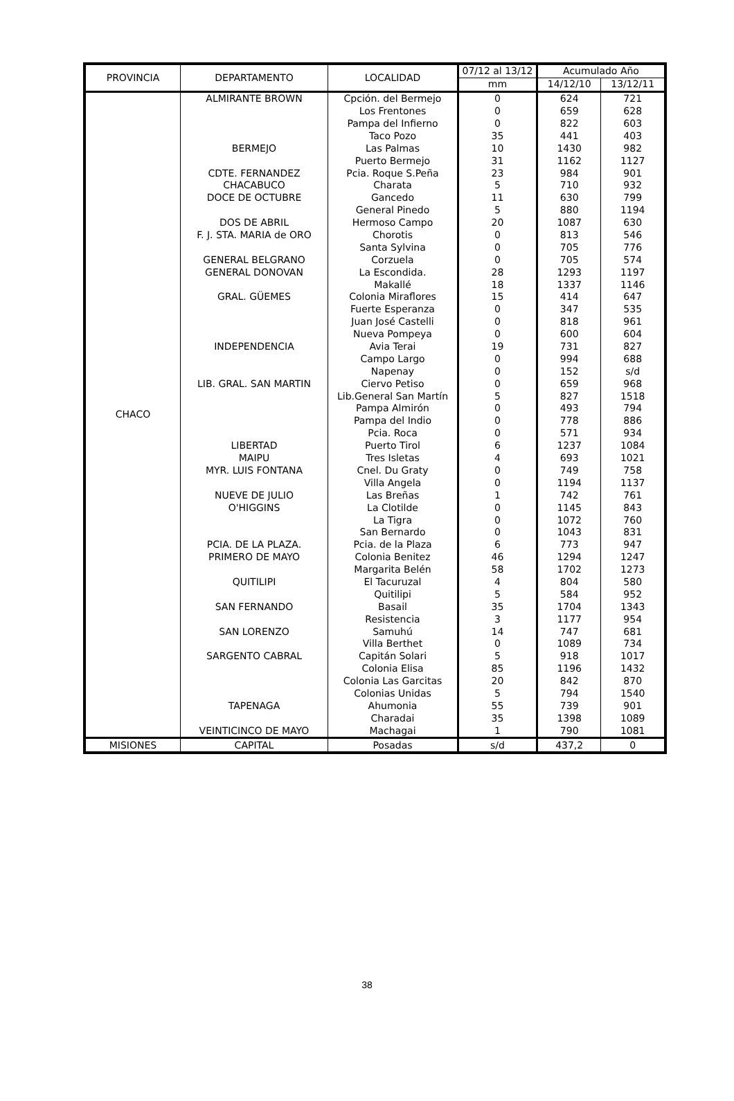| PROVINCIA | DEPARTAMENTO | LOCALIDAD | 07/12 al 13/12 | Acumulado Año | |
| --- | --- | --- | --- | --- | --- |
| | | | mm | 14/12/10 | 13/12/11 |
| CHACO | ALMIRANTE BROWN | Cpción. del Bermejo | 0 | 624 | 721 |
| | | Los Frentones | 0 | 659 | 628 |
| | | Pampa del Infierno | 0 | 822 | 603 |
| | | Taco Pozo | 35 | 441 | 403 |
| | BERMEJO | Las Palmas | 10 | 1430 | 982 |
| | | Puerto Bermejo | 31 | 1162 | 1127 |
| | CDTE. FERNANDEZ | Pcia. Roque S.Peña | 23 | 984 | 901 |
| | CHACABUCO | Charata | 5 | 710 | 932 |
| | DOCE DE OCTUBRE | Gancedo | 11 | 630 | 799 |
| | | General Pinedo | 5 | 880 | 1194 |
| | DOS DE ABRIL | Hermoso Campo | 20 | 1087 | 630 |
| | F. J. STA. MARIA de ORO | Chorotis | 0 | 813 | 546 |
| | | Santa Sylvina | 0 | 705 | 776 |
| | GENERAL BELGRANO | Corzuela | 0 | 705 | 574 |
| | GENERAL DONOVAN | La Escondida. | 28 | 1293 | 1197 |
| | | Makallé | 18 | 1337 | 1146 |
| | GRAL. GÜEMES | Colonia Miraflores | 15 | 414 | 647 |
| | | Fuerte Esperanza | 0 | 347 | 535 |
| | | Juan José Castelli | 0 | 818 | 961 |
| | | Nueva Pompeya | 0 | 600 | 604 |
| | INDEPENDENCIA | Avia Terai | 19 | 731 | 827 |
| | | Campo Largo | 0 | 994 | 688 |
| | | Napenay | 0 | 152 | s/d |
| | LIB. GRAL. SAN MARTIN | Ciervo Petiso | 0 | 659 | 968 |
| | | Lib.General San Martín | 5 | 827 | 1518 |
| | | Pampa Almirón | 0 | 493 | 794 |
| | | Pampa del Indio | 0 | 778 | 886 |
| | | Pcia. Roca | 0 | 571 | 934 |
| | LIBERTAD | Puerto Tirol | 6 | 1237 | 1084 |
| | MAIPU | Tres Isletas | 4 | 693 | 1021 |
| | MYR. LUIS FONTANA | Cnel. Du Graty | 0 | 749 | 758 |
| | | Villa Angela | 0 | 1194 | 1137 |
| | NUEVE DE JULIO | Las Breñas | 1 | 742 | 761 |
| | O'HIGGINS | La Clotilde | 0 | 1145 | 843 |
| | | La Tigra | 0 | 1072 | 760 |
| | | San Bernardo | 0 | 1043 | 831 |
| | PCIA. DE LA PLAZA. | Pcia. de la Plaza | 6 | 773 | 947 |
| | PRIMERO DE MAYO | Colonia Benitez | 46 | 1294 | 1247 |
| | | Margarita Belén | 58 | 1702 | 1273 |
| | QUITILIPI | El Tacuruzal | 4 | 804 | 580 |
| | | Quitilipi | 5 | 584 | 952 |
| | SAN FERNANDO | Basail | 35 | 1704 | 1343 |
| | | Resistencia | 3 | 1177 | 954 |
| | SAN LORENZO | Samuhú | 14 | 747 | 681 |
| | | Villa Berthet | 0 | 1089 | 734 |
| | SARGENTO CABRAL | Capitán Solari | 5 | 918 | 1017 |
| | | Colonia Elisa | 85 | 1196 | 1432 |
| | | Colonia Las Garcitas | 20 | 842 | 870 |
| | | Colonias Unidas | 5 | 794 | 1540 |
| | TAPENAGA | Ahumonia | 55 | 739 | 901 |
| | | Charadai | 35 | 1398 | 1089 |
| | VEINTICINCO DE MAYO | Machagai | 1 | 790 | 1081 |
| MISIONES | CAPITAL | Posadas | s/d | 437,2 | 0 |
38